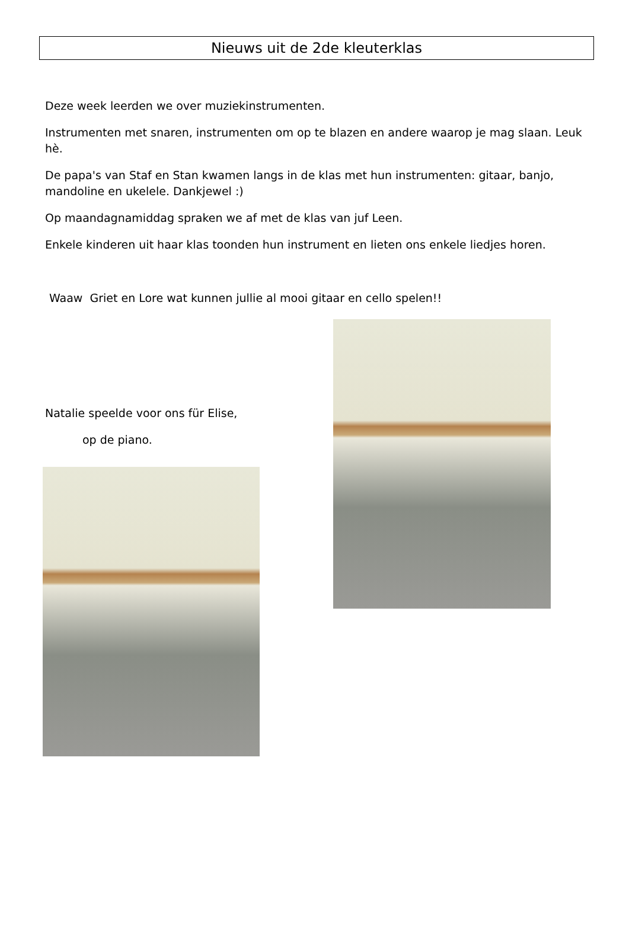Nieuws uit de 2de kleuterklas
Deze week leerden we over muziekinstrumenten.
Instrumenten met snaren, instrumenten om op te blazen en andere waarop je mag slaan. Leuk hè.
De papa's van Staf en Stan kwamen langs in de klas met hun instrumenten: gitaar, banjo, mandoline en ukelele. Dankjewel :)
Op maandagnamiddag spraken we af met de klas van juf Leen.
Enkele kinderen uit haar klas toonden hun instrument en lieten ons enkele liedjes horen.
Waaw Griet en Lore wat kunnen jullie al mooi gitaar en cello spelen!!
Natalie speelde voor ons für Elise,
op de piano.